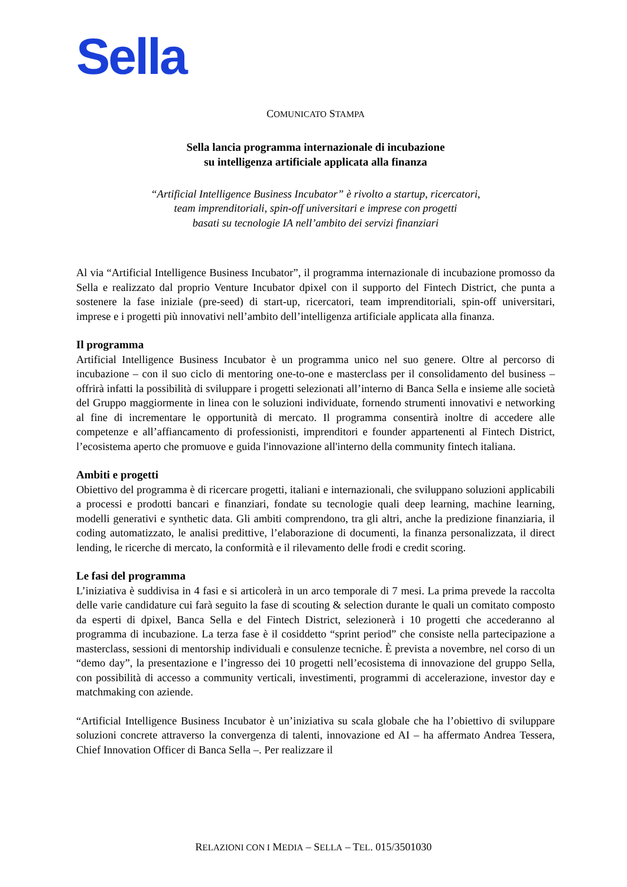Sella
COMUNICATO STAMPA
Sella lancia programma internazionale di incubazione
su intelligenza artificiale applicata alla finanza
“Artificial Intelligence Business Incubator” è rivolto a startup, ricercatori,
team imprenditoriali, spin-off universitari e imprese con progetti
basati su tecnologie IA nell’ambito dei servizi finanziari
Al via “Artificial Intelligence Business Incubator”, il programma internazionale di incubazione promosso da Sella e realizzato dal proprio Venture Incubator dpixel con il supporto del Fintech District, che punta a sostenere la fase iniziale (pre-seed) di start-up, ricercatori, team imprenditoriali, spin-off universitari, imprese e i progetti più innovativi nell’ambito dell’intelligenza artificiale applicata alla finanza.
Il programma
Artificial Intelligence Business Incubator è un programma unico nel suo genere. Oltre al percorso di incubazione – con il suo ciclo di mentoring one-to-one e masterclass per il consolidamento del business – offrirà infatti la possibilità di sviluppare i progetti selezionati all’interno di Banca Sella e insieme alle società del Gruppo maggiormente in linea con le soluzioni individuate, fornendo strumenti innovativi e networking al fine di incrementare le opportunità di mercato. Il programma consentirà inoltre di accedere alle competenze e all’affiancamento di professionisti, imprenditori e founder appartenenti al Fintech District, l’ecosistema aperto che promuove e guida l'innovazione all'interno della community fintech italiana.
Ambiti e progetti
Obiettivo del programma è di ricercare progetti, italiani e internazionali, che sviluppano soluzioni applicabili a processi e prodotti bancari e finanziari, fondate su tecnologie quali deep learning, machine learning, modelli generativi e synthetic data. Gli ambiti comprendono, tra gli altri, anche la predizione finanziaria, il coding automatizzato, le analisi predittive, l’elaborazione di documenti, la finanza personalizzata, il direct lending, le ricerche di mercato, la conformità e il rilevamento delle frodi e credit scoring.
Le fasi del programma
L’iniziativa è suddivisa in 4 fasi e si articolerà in un arco temporale di 7 mesi. La prima prevede la raccolta delle varie candidature cui farà seguito la fase di scouting & selection durante le quali un comitato composto da esperti di dpixel, Banca Sella e del Fintech District, selezionerà i 10 progetti che accederanno al programma di incubazione. La terza fase è il cosiddetto “sprint period” che consiste nella partecipazione a masterclass, sessioni di mentorship individuali e consulenze tecniche. È prevista a novembre, nel corso di un “demo day”, la presentazione e l’ingresso dei 10 progetti nell’ecosistema di innovazione del gruppo Sella, con possibilità di accesso a community verticali, investimenti, programmi di accelerazione, investor day e matchmaking con aziende.
“Artificial Intelligence Business Incubator è un’iniziativa su scala globale che ha l’obiettivo di sviluppare soluzioni concrete attraverso la convergenza di talenti, innovazione ed AI – ha affermato Andrea Tessera, Chief Innovation Officer di Banca Sella –. Per realizzare il
RELAZIONI CON I MEDIA – SELLA – TEL. 015/3501030